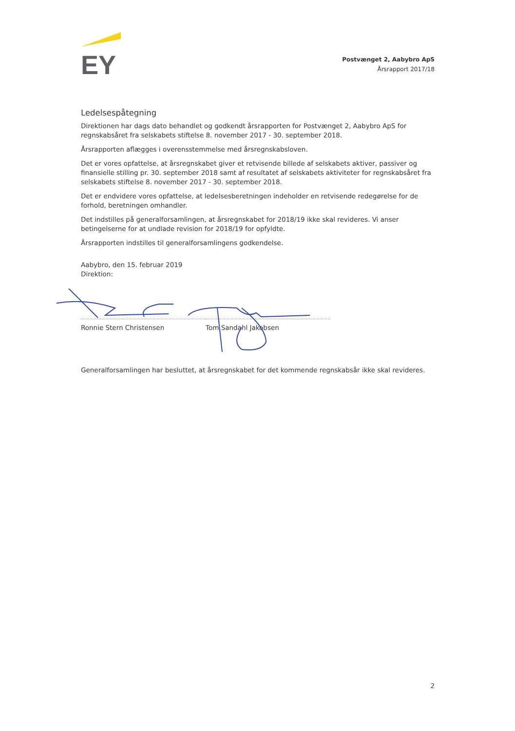EY
Postvænget 2, Aabybro ApS
Årsrapport 2017/18
Ledelsespåtegning
Direktionen har dags dato behandlet og godkendt årsrapporten for Postvænget 2, Aabybro ApS for regnskabsåret fra selskabets stiftelse 8. november 2017 - 30. september 2018.
Årsrapporten aflægges i overensstemmelse med årsregnskabsloven.
Det er vores opfattelse, at årsregnskabet giver et retvisende billede af selskabets aktiver, passiver og finansielle stilling pr. 30. september 2018 samt af resultatet af selskabets aktiviteter for regnskabsåret fra selskabets stiftelse 8. november 2017 - 30. september 2018.
Det er endvidere vores opfattelse, at ledelsesberetningen indeholder en retvisende redegørelse for de forhold, beretningen omhandler.
Det indstilles på generalforsamlingen, at årsregnskabet for 2018/19 ikke skal revideres. Vi anser betingelserne for at undlade revision for 2018/19 for opfyldte.
Årsrapporten indstilles til generalforsamlingens godkendelse.
Aabybro, den 15. februar 2019
Direktion:
Ronnie Stern Christensen Tom Sandahl Jakobsen
Generalforsamlingen har besluttet, at årsregnskabet for det kommende regnskabsår ikke skal revideres.
2